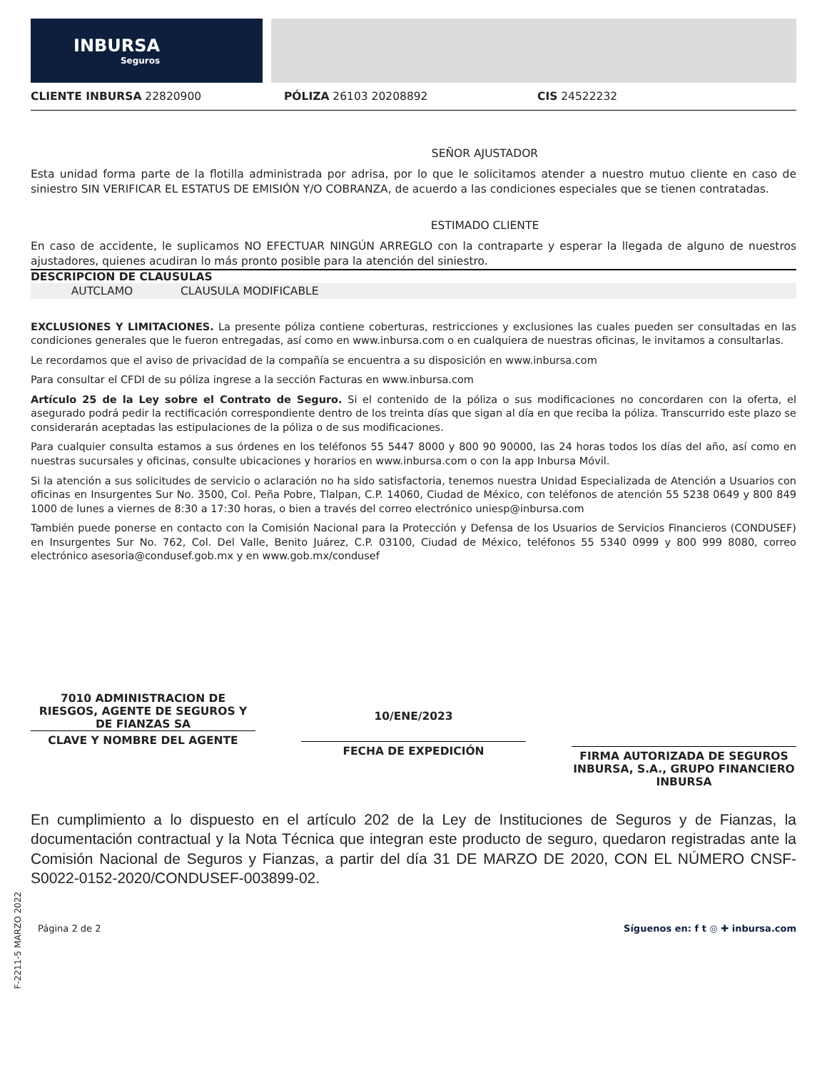INBURSA
Seguros
CLIENTE INBURSA 22820900 PÓLIZA 26103 20208892 CIS 24522232
SEÑOR AJUSTADOR
Esta unidad forma parte de la flotilla administrada por adrisa, por lo que le solicitamos atender a nuestro mutuo cliente en caso de siniestro SIN VERIFICAR EL ESTATUS DE EMISIÓN Y/O COBRANZA, de acuerdo a las condiciones especiales que se tienen contratadas.
ESTIMADO CLIENTE
En caso de accidente, le suplicamos NO EFECTUAR NINGÚN ARREGLO con la contraparte y esperar la llegada de alguno de nuestros ajustadores, quienes acudiran lo más pronto posible para la atención del siniestro.
DESCRIPCION DE CLAUSULAS
| AUTCLAMO | CLAUSULA MODIFICABLE |
EXCLUSIONES Y LIMITACIONES. La presente póliza contiene coberturas, restricciones y exclusiones las cuales pueden ser consultadas en las condiciones generales que le fueron entregadas, así como en www.inbursa.com o en cualquiera de nuestras oficinas, le invitamos a consultarlas.
Le recordamos que el aviso de privacidad de la compañía se encuentra a su disposición en www.inbursa.com
Para consultar el CFDI de su póliza ingrese a la sección Facturas en www.inbursa.com
Artículo 25 de la Ley sobre el Contrato de Seguro. Si el contenido de la póliza o sus modificaciones no concordaren con la oferta, el asegurado podrá pedir la rectificación correspondiente dentro de los treinta días que sigan al día en que reciba la póliza. Transcurrido este plazo se considerarán aceptadas las estipulaciones de la póliza o de sus modificaciones.
Para cualquier consulta estamos a sus órdenes en los teléfonos 55 5447 8000 y 800 90 90000, las 24 horas todos los días del año, así como en nuestras sucursales y oficinas, consulte ubicaciones y horarios en www.inbursa.com o con la app Inbursa Móvil.
Si la atención a sus solicitudes de servicio o aclaración no ha sido satisfactoria, tenemos nuestra Unidad Especializada de Atención a Usuarios con oficinas en Insurgentes Sur No. 3500, Col. Peña Pobre, Tlalpan, C.P. 14060, Ciudad de México, con teléfonos de atención 55 5238 0649 y 800 849 1000 de lunes a viernes de 8:30 a 17:30 horas, o bien a través del correo electrónico uniesp@inbursa.com
También puede ponerse en contacto con la Comisión Nacional para la Protección y Defensa de los Usuarios de Servicios Financieros (CONDUSEF) en Insurgentes Sur No. 762, Col. Del Valle, Benito Juárez, C.P. 03100, Ciudad de México, teléfonos 55 5340 0999 y 800 999 8080, correo electrónico asesoria@condusef.gob.mx y en www.gob.mx/condusef
7010 ADMINISTRACION DE RIESGOS, AGENTE DE SEGUROS Y DE FIANZAS SA
CLAVE Y NOMBRE DEL AGENTE
10/ENE/2023
FECHA DE EXPEDICIÓN
FIRMA AUTORIZADA DE SEGUROS INBURSA, S.A., GRUPO FINANCIERO INBURSA
En cumplimiento a lo dispuesto en el artículo 202 de la Ley de Instituciones de Seguros y de Fianzas, la documentación contractual y la Nota Técnica que integran este producto de seguro, quedaron registradas ante la Comisión Nacional de Seguros y Fianzas, a partir del día 31 DE MARZO DE 2020, CON EL NÚMERO CNSF-S0022-0152-2020/CONDUSEF-003899-02.
Página 2 de 2 Síguenos en: f t ◎ ✚ inbursa.com
F-2211-5 MARZO 2022